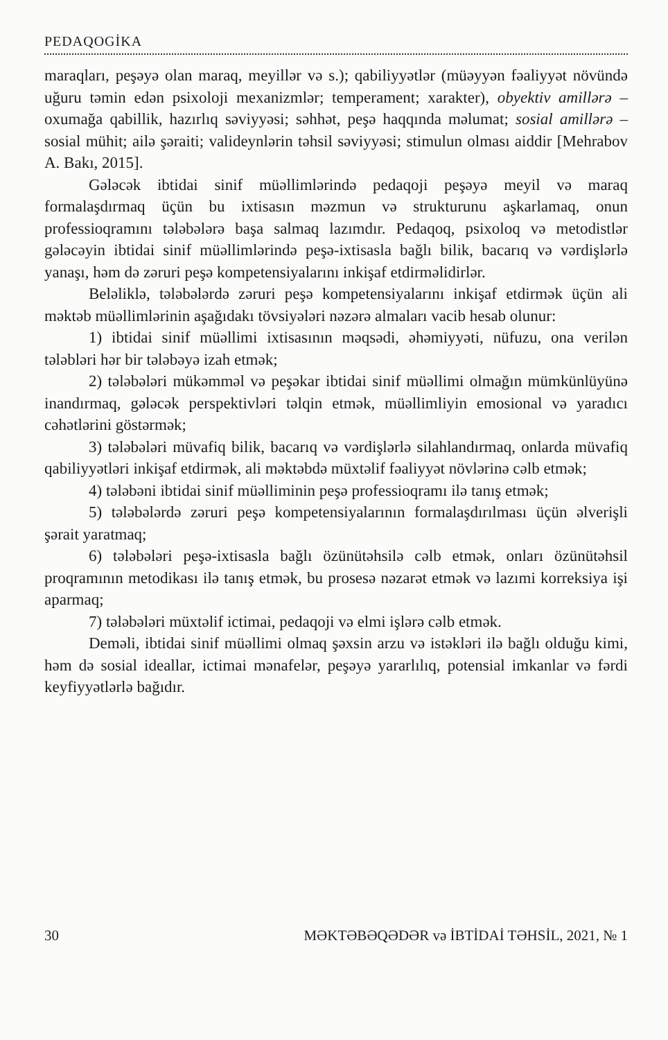PEDAQOGİKA
maraqları, peşəyə olan maraq, meyillər və s.); qabiliyyətlər (müəyyən fəaliyyət növündə uğuru təmin edən psixoloji mexanizmlər; temperament; xarakter), obyektiv amillərə – oxumağa qabillik, hazırlıq səviyyəsi; səhhət, peşə haqqında məlumat; sosial amillərə –sosial mühit; ailə şəraiti; valideynlərin təhsil səviyyəsi; stimulun olması aiddir [Mehrabov A. Bakı, 2015].
Gələcək ibtidai sinif müəllimlərində pedaqoji peşəyə meyil və maraq formalaşdırmaq üçün bu ixtisasın məzmun və strukturunu aşkarlamaq, onun professioqramını tələbələrə başa salmaq lazımdır. Pedaqoq, psixoloq və metodistlər gələcəyin ibtidai sinif müəllimlərində peşə-ixtisasla bağlı bilik, bacarıq və vərdişlərlə yanaşı, həm də zəruri peşə kompetensiyalarını inkişaf etdirməlidirlər.
Beləliklə, tələbələrdə zəruri peşə kompetensiyalarını inkişaf etdirmək üçün ali məktəb müəllimlərinin aşağıdakı tövsiyələri nəzərə almaları vacib hesab olunur:
1) ibtidai sinif müəllimi ixtisasının məqsədi, əhəmiyyəti, nüfuzu, ona verilən tələbləri hər bir tələbəyə izah etmək;
2) tələbələri mükəmməl və peşəkar ibtidai sinif müəllimi olmağın mümkünlüyünə inandırmaq, gələcək perspektivləri təlqin etmək, müəllimliyin emosional və yaradıcı cəhətlərini göstərmək;
3) tələbələri müvafiq bilik, bacarıq və vərdişlərlə silahlandırmaq, onlarda müvafiq qabiliyyətləri inkişaf etdirmək, ali məktəbdə müxtəlif fəaliyyət növlərinə cəlb etmək;
4) tələbəni ibtidai sinif müəlliminin peşə professioqramı ilə tanış etmək;
5) tələbələrdə zəruri peşə kompetensiyalarının formalaşdırılması üçün əlverişli şərait yaratmaq;
6) tələbələri peşə-ixtisasla bağlı özünütəhsilə cəlb etmək, onları özünütəhsil proqramının metodikası ilə tanış etmək, bu prosesə nəzarət etmək və lazımi korreksiya işi aparmaq;
7) tələbələri müxtəlif ictimai, pedaqoji və elmi işlərə cəlb etmək.
Deməli, ibtidai sinif müəllimi olmaq şəxsin arzu və istəkləri ilə bağlı olduğu kimi, həm də sosial ideallar, ictimai mənafelər, peşəyə yararlılıq, potensial imkanlar və fərdi keyfiyyətlərlə bağıdır.
30 MƏKTƏBƏQƏDƏR və İBTİDAİ TƏHSİL, 2021, № 1